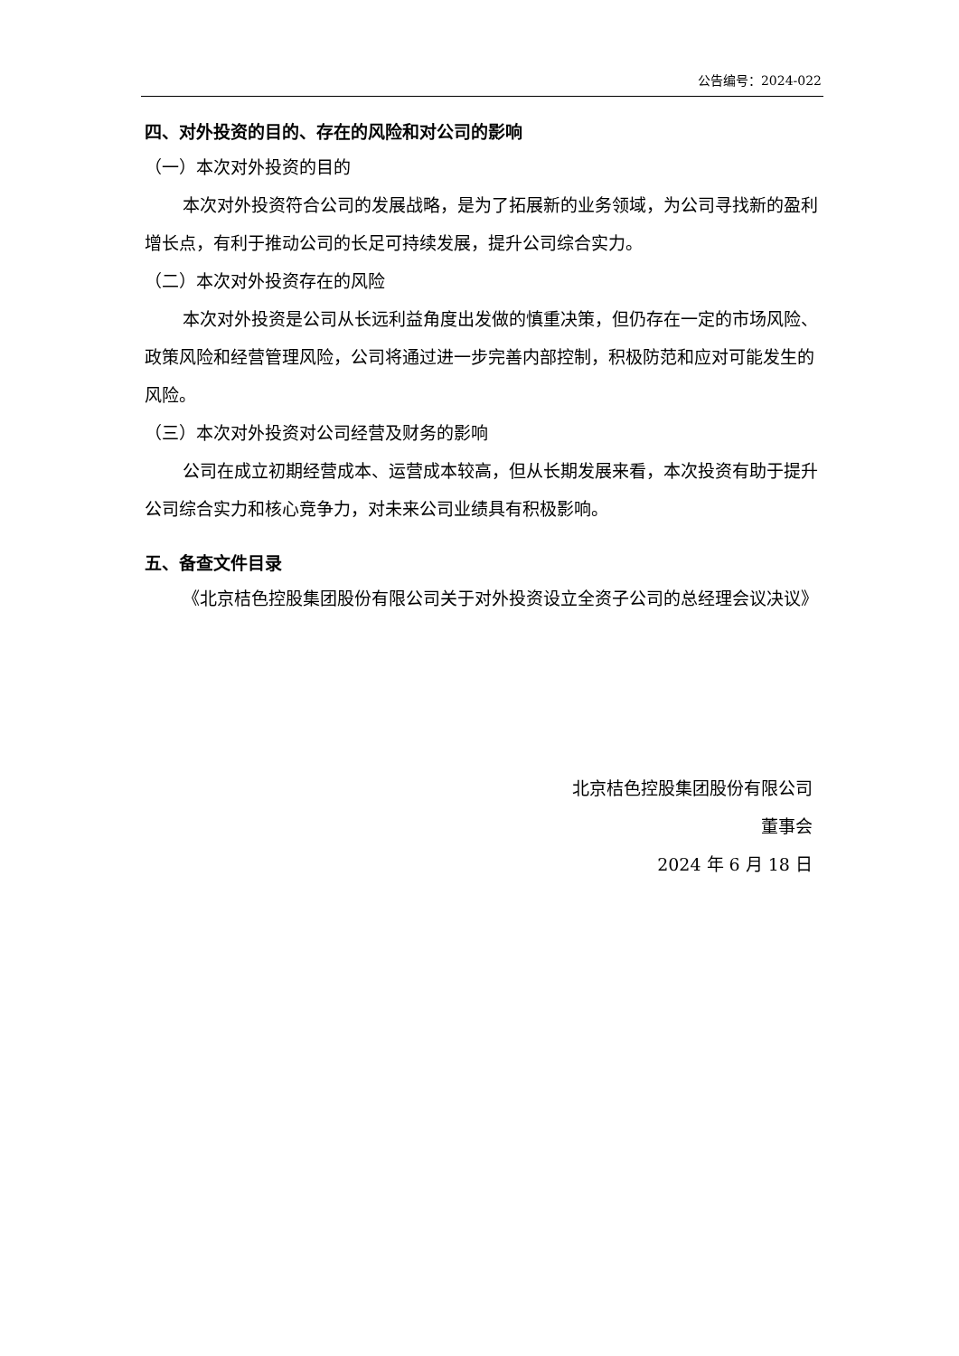公告编号：2024-022
四、对外投资的目的、存在的风险和对公司的影响
（一）本次对外投资的目的
本次对外投资符合公司的发展战略，是为了拓展新的业务领域，为公司寻找新的盈利增长点，有利于推动公司的长足可持续发展，提升公司综合实力。
（二）本次对外投资存在的风险
本次对外投资是公司从长远利益角度出发做的慎重决策，但仍存在一定的市场风险、政策风险和经营管理风险，公司将通过进一步完善内部控制，积极防范和应对可能发生的风险。
（三）本次对外投资对公司经营及财务的影响
公司在成立初期经营成本、运营成本较高，但从长期发展来看，本次投资有助于提升公司综合实力和核心竞争力，对未来公司业绩具有积极影响。
五、备查文件目录
《北京桔色控股集团股份有限公司关于对外投资设立全资子公司的总经理会议决议》
北京桔色控股集团股份有限公司
董事会
2024 年 6 月 18 日